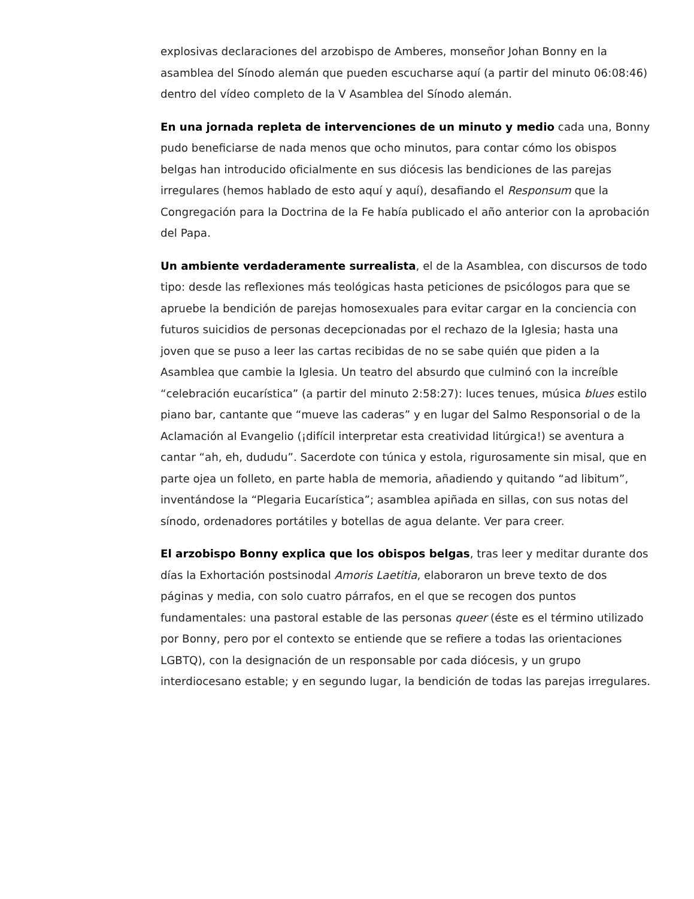explosivas declaraciones del arzobispo de Amberes, monseñor Johan Bonny en la asamblea del Sínodo alemán que pueden escucharse aquí (a partir del minuto 06:08:46) dentro del vídeo completo de la V Asamblea del Sínodo alemán.
En una jornada repleta de intervenciones de un minuto y medio cada una, Bonny pudo beneficiarse de nada menos que ocho minutos, para contar cómo los obispos belgas han introducido oficialmente en sus diócesis las bendiciones de las parejas irregulares (hemos hablado de esto aquí y aquí), desafiando el Responsum que la Congregación para la Doctrina de la Fe había publicado el año anterior con la aprobación del Papa.
Un ambiente verdaderamente surrealista, el de la Asamblea, con discursos de todo tipo: desde las reflexiones más teológicas hasta peticiones de psicólogos para que se apruebe la bendición de parejas homosexuales para evitar cargar en la conciencia con futuros suicidios de personas decepcionadas por el rechazo de la Iglesia; hasta una joven que se puso a leer las cartas recibidas de no se sabe quién que piden a la Asamblea que cambie la Iglesia. Un teatro del absurdo que culminó con la increíble “celebración eucarística” (a partir del minuto 2:58:27): luces tenues, música blues estilo piano bar, cantante que “mueve las caderas” y en lugar del Salmo Responsorial o de la Aclamación al Evangelio (¡difícil interpretar esta creatividad litúrgica!) se aventura a cantar “ah, eh, dududu”. Sacerdote con túnica y estola, rigurosamente sin misal, que en parte ojea un folleto, en parte habla de memoria, añadiendo y quitando “ad libitum”, inventándose la “Plegaria Eucarística”; asamblea apiñada en sillas, con sus notas del sínodo, ordenadores portátiles y botellas de agua delante. Ver para creer.
El arzobispo Bonny explica que los obispos belgas, tras leer y meditar durante dos días la Exhortación postsinodal Amoris Laetitia, elaboraron un breve texto de dos páginas y media, con solo cuatro párrafos, en el que se recogen dos puntos fundamentales: una pastoral estable de las personas queer (éste es el término utilizado por Bonny, pero por el contexto se entiende que se refiere a todas las orientaciones LGBTQ), con la designación de un responsable por cada diócesis, y un grupo interdiocesano estable; y en segundo lugar, la bendición de todas las parejas irregulares.